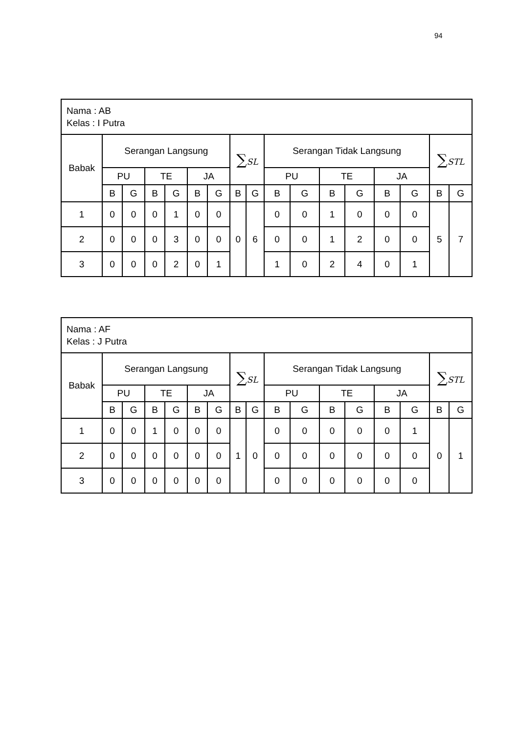94
| Nama : AB Kelas : I Putra | | | | | | | | | | | | | | | | |
| Babak | Serangan Langsung | | | | | | ∑ SL | | Serangan Tidak Langsung | | | | | | ∑ STL | |
| | PU | | TE | | JA | | | | PU | | TE | | JA | | | |
| | B | G | B | G | B | G | B | G | B | G | B | G | B | G | B | G |
| 1 | 0 | 0 | 0 | 1 | 0 | 0 | 0 | 6 | 0 | 0 | 1 | 0 | 0 | 0 | 5 | 7 |
| 2 | 0 | 0 | 0 | 3 | 0 | 0 | | | 0 | 0 | 1 | 2 | 0 | 0 | | |
| 3 | 0 | 0 | 0 | 2 | 0 | 1 | | | 1 | 0 | 2 | 4 | 0 | 1 | | |
| Nama : AF Kelas : J Putra | | | | | | | | | | | | | | | | |
| Babak | Serangan Langsung | | | | | | ∑ SL | | Serangan Tidak Langsung | | | | | | ∑ STL | |
| | PU | | TE | | JA | | | | PU | | TE | | JA | | | |
| | B | G | B | G | B | G | B | G | B | G | B | G | B | G | B | G |
| 1 | 0 | 0 | 1 | 0 | 0 | 0 | 1 | 0 | 0 | 0 | 0 | 0 | 0 | 1 | 0 | 1 |
| 2 | 0 | 0 | 0 | 0 | 0 | 0 | | | 0 | 0 | 0 | 0 | 0 | 0 | | |
| 3 | 0 | 0 | 0 | 0 | 0 | 0 | | | 0 | 0 | 0 | 0 | 0 | 0 | | |